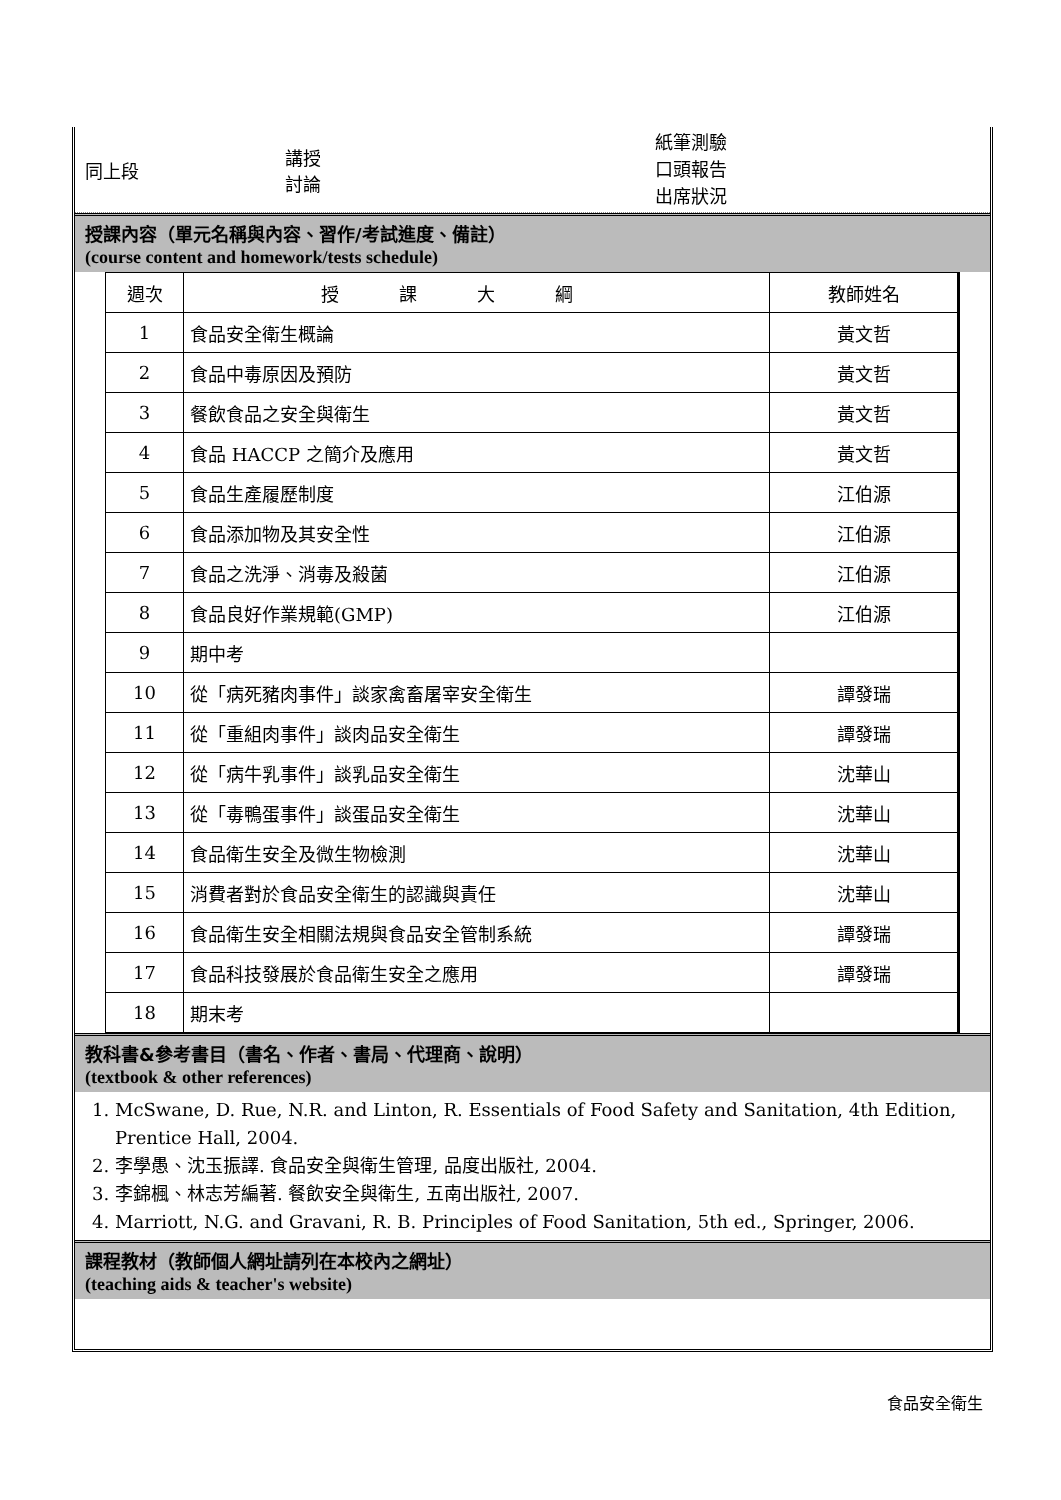同上段
講授
討論
紙筆測驗
口頭報告
出席狀況
授課內容（單元名稱與內容、習作/考試進度、備註）
(course content and homework/tests schedule)
| 週次 | 授課大綱 | 教師姓名 |
| --- | --- | --- |
| 1 | 食品安全衛生概論 | 黃文哲 |
| 2 | 食品中毒原因及預防 | 黃文哲 |
| 3 | 餐飲食品之安全與衛生 | 黃文哲 |
| 4 | 食品 HACCP 之簡介及應用 | 黃文哲 |
| 5 | 食品生產履歷制度 | 江伯源 |
| 6 | 食品添加物及其安全性 | 江伯源 |
| 7 | 食品之洗淨、消毒及殺菌 | 江伯源 |
| 8 | 食品良好作業規範(GMP) | 江伯源 |
| 9 | 期中考 | |
| 10 | 從「病死豬肉事件」談家禽畜屠宰安全衛生 | 譚發瑞 |
| 11 | 從「重組肉事件」談肉品安全衛生 | 譚發瑞 |
| 12 | 從「病牛乳事件」談乳品安全衛生 | 沈華山 |
| 13 | 從「毒鴨蛋事件」談蛋品安全衛生 | 沈華山 |
| 14 | 食品衛生安全及微生物檢測 | 沈華山 |
| 15 | 消費者對於食品安全衛生的認識與責任 | 沈華山 |
| 16 | 食品衛生安全相關法規與食品安全管制系統 | 譚發瑞 |
| 17 | 食品科技發展於食品衛生安全之應用 | 譚發瑞 |
| 18 | 期末考 | |
教科書&參考書目（書名、作者、書局、代理商、說明）
(textbook & other references)
1. McSwane, D. Rue, N.R. and Linton, R. Essentials of Food Safety and Sanitation, 4th Edition, Prentice Hall, 2004.
2. 李學愚、沈玉振譯. 食品安全與衛生管理, 品度出版社, 2004.
3. 李錦楓、林志芳編著. 餐飲安全與衛生, 五南出版社, 2007.
4. Marriott, N.G. and Gravani, R. B. Principles of Food Sanitation, 5th ed., Springer, 2006.
課程教材（教師個人網址請列在本校內之網址）
(teaching aids & teacher's website)
食品安全衛生